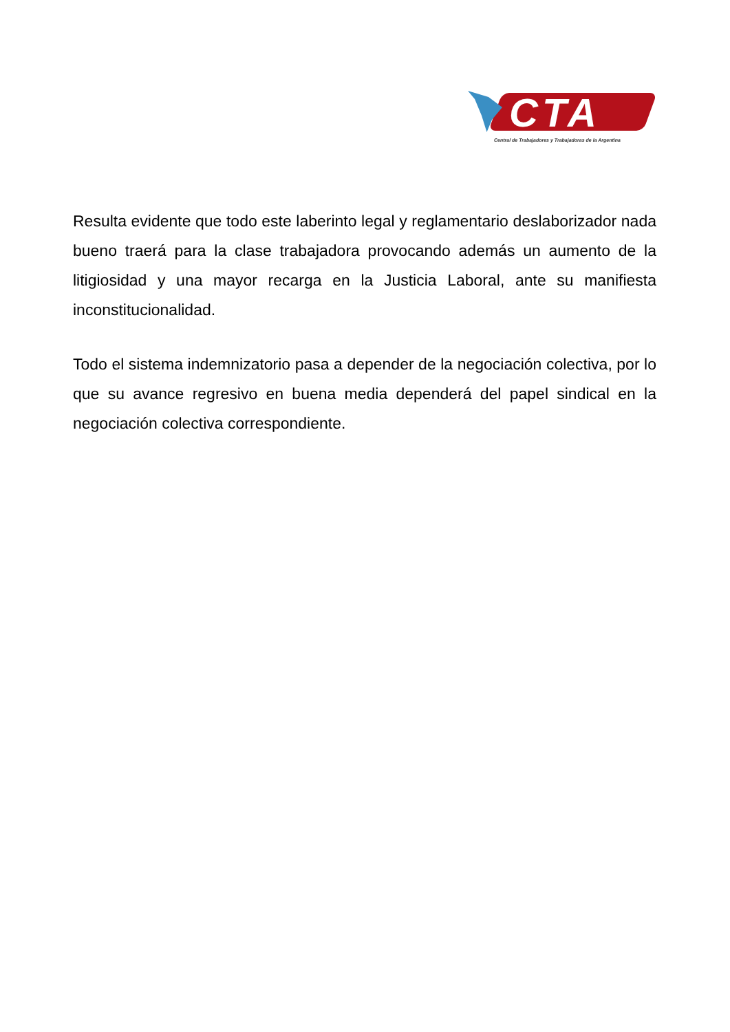CTA
Central de Trabajadores y Trabajadoras de la Argentina
Resulta evidente que todo este laberinto legal y reglamentario deslaborizador nada bueno traerá para la clase trabajadora provocando además un aumento de la litigiosidad y una mayor recarga en la Justicia Laboral, ante su manifiesta inconstitucionalidad.
Todo el sistema indemnizatorio pasa a depender de la negociación colectiva, por lo que su avance regresivo en buena media dependerá del papel sindical en la negociación colectiva correspondiente.